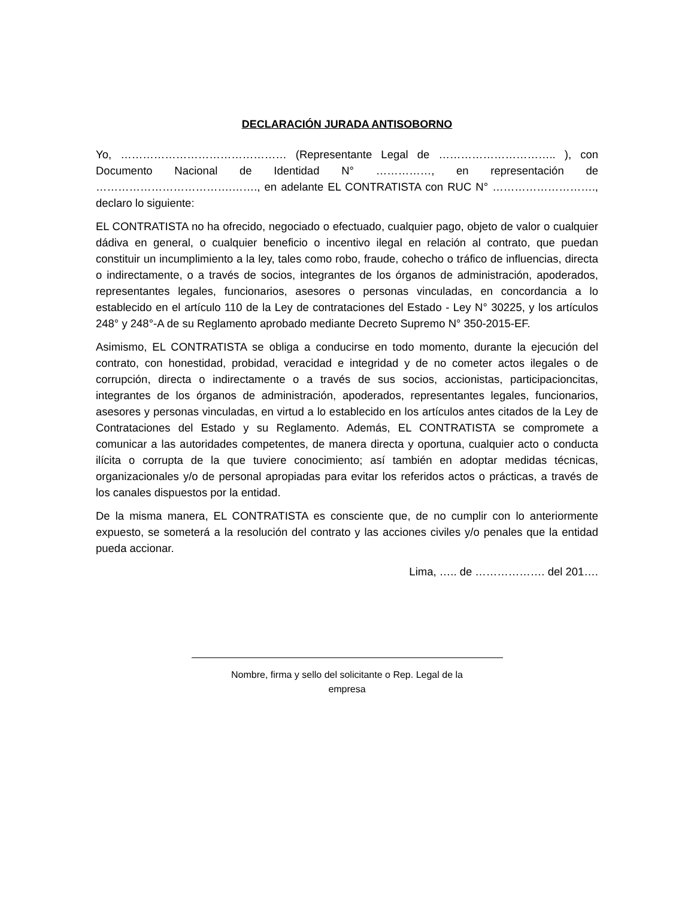DECLARACIÓN JURADA ANTISOBORNO
Yo, ……………………………………… (Representante Legal de ………………………….. ), con Documento Nacional de Identidad N° ……………, en representación de ……………………………….……., en adelante EL CONTRATISTA con RUC N° ………………………., declaro lo siguiente:
EL CONTRATISTA no ha ofrecido, negociado o efectuado, cualquier pago, objeto de valor o cualquier dádiva en general, o cualquier beneficio o incentivo ilegal en relación al contrato, que puedan constituir un incumplimiento a la ley, tales como robo, fraude, cohecho o tráfico de influencias, directa o indirectamente, o a través de socios, integrantes de los órganos de administración, apoderados, representantes legales, funcionarios, asesores o personas vinculadas, en concordancia a lo establecido en el artículo 110 de la Ley de contrataciones del Estado - Ley N° 30225, y los artículos 248° y 248°-A de su Reglamento aprobado mediante Decreto Supremo N° 350-2015-EF.
Asimismo, EL CONTRATISTA se obliga a conducirse en todo momento, durante la ejecución del contrato, con honestidad, probidad, veracidad e integridad y de no cometer actos ilegales o de corrupción, directa o indirectamente o a través de sus socios, accionistas, participacioncitas, integrantes de los órganos de administración, apoderados, representantes legales, funcionarios, asesores y personas vinculadas, en virtud a lo establecido en los artículos antes citados de la Ley de Contrataciones del Estado y su Reglamento. Además, EL CONTRATISTA se compromete a comunicar a las autoridades competentes, de manera directa y oportuna, cualquier acto o conducta ilícita o corrupta de la que tuviere conocimiento; así también en adoptar medidas técnicas, organizacionales y/o de personal apropiadas para evitar los referidos actos o prácticas, a través de los canales dispuestos por la entidad.
De la misma manera, EL CONTRATISTA es consciente que, de no cumplir con lo anteriormente expuesto, se someterá a la resolución del contrato y las acciones civiles y/o penales que la entidad pueda accionar.
Lima, ….. de ………………. del 201….
Nombre, firma y sello del solicitante o Rep. Legal de la
empresa